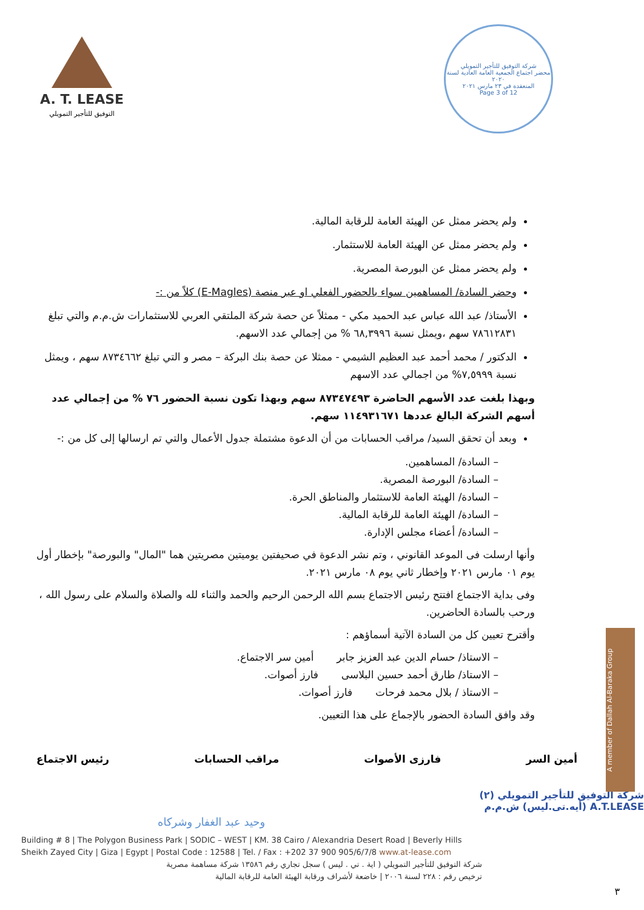A. T. LEASE
التوفيق للتأجير التمويلي
شركة التوفيق للتأجير التمويلي
محضر اجتماع الجمعية العامة العادية لسنة ٢٠٢٠
المنعقدة في ٢٣ مارس ٢٠٢١
Page 3 of 12
ولم يحضر ممثل عن الهيئة العامة للرقابة المالية.
ولم يحضر ممثل عن الهيئة العامة للاستثمار.
ولم يحضر ممثل عن البورصة المصرية.
وحضر السادة/ المساهمين سواء بالحضور الفعلي او عبر منصة (E-Magles) كلاً من :-
الأستاذ/ عبد الله عباس عبد الحميد مكي - ممثلاً عن حصة شركة الملتقي العربي للاستثمارات ش.م.م والتي تبلغ ٧٨٦١٢٨٣١ سهم ،ويمثل نسبة ٦٨,٣٩٩٦ % من إجمالي عدد الاسهم.
الدكتور / محمد أحمد عبد العظيم الشيمي - ممثلا عن حصة بنك البركة – مصر و التي تبلغ ٨٧٣٤٦٦٢ سهم ، ويمثل نسبة ٧,٥٩٩٩% من اجمالي عدد الاسهم
وبهذا بلغت عدد الأسهم الحاضرة ٨٧٣٤٧٤٩٣ سهم وبهذا تكون نسبة الحضور ٧٦ % من إجمالي عدد أسهم الشركة البالغ عددها ١١٤٩٣١٦٧١ سهم.
وبعد أن تحقق السيد/ مراقب الحسابات من أن الدعوة مشتملة جدول الأعمال والتي تم ارسالها إلى كل من :-
– السادة/ المساهمين.
– السادة/ البورصة المصرية.
– السادة/ الهيئة العامة للاستثمار والمناطق الحرة.
– السادة/ الهيئة العامة للرقابة المالية.
– السادة/ أعضاء مجلس الإدارة.
وأنها ارسلت فى الموعد القانوني ، وتم نشر الدعوة في صحيفتين يوميتين مصريتين هما "المال" والبورصة" بإخطار أول يوم ٠١ مارس ٢٠٢١ وإخطار ثاني يوم ٠٨ مارس ٢٠٢١.
وفى بداية الاجتماع افتتح رئيس الاجتماع بسم الله الرحمن الرحيم والحمد والثناء لله والصلاة والسلام على رسول الله ، ورحب بالسادة الحاضرين.
وأقترح تعيين كل من السادة الآتية أسماؤهم :
– الاستاذ/ حسام الدين عبد العزيز جابر أمين سر الاجتماع.
– الاستاذ/ طارق أحمد حسين البلاسى فارز أصوات.
– الاستاذ / بلال محمد فرحات فارز أصوات.
وقد وافق السادة الحضور بالإجماع على هذا التعيين.
أمين السر فارزى الأصوات مراقب الحسابات رئيس الاجتماع
شركة التوفيق للتأجير التمويلي (٢)
A.T.LEASE (أيه.تى.ليس) ش.م.م
وحيد عبد الغفار وشركاه
Building # 8 | The Polygon Business Park | SODIC – WEST | KM. 38 Cairo / Alexandria Desert Road | Beverly Hills
Sheikh Zayed City | Giza | Egypt | Postal Code : 12588 | Tel. / Fax : +202 37 900 905/6/7/8 www.at-lease.com
شركة التوفيق للتأجير التمويلي ( اية . تي . ليس ) سجل تجاري رقم ١٣٥٨٦ شركة مساهمة مصرية
ترخيص رقم : ٢٢٨ لسنة ٢٠٠٦ | خاضعة لأشراف ورقابة الهيئة العامة للرقابة المالية
A member of Dallah Al-Baraka Group
٣